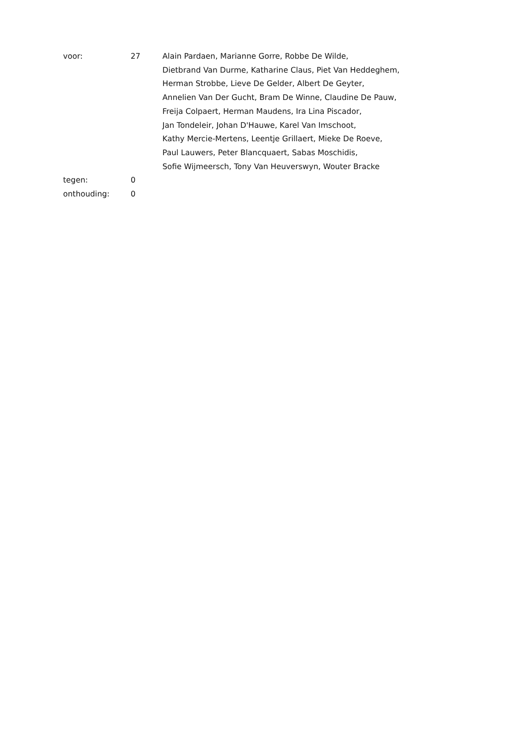| voor: | 27 | Alain Pardaen, Marianne Gorre, Robbe De Wilde, Dietbrand Van Durme, Katharine Claus, Piet Van Heddeghem, Herman Strobbe, Lieve De Gelder, Albert De Geyter, Annelien Van Der Gucht, Bram De Winne, Claudine De Pauw, Freija Colpaert, Herman Maudens, Ira Lina Piscador, Jan Tondeleir, Johan D'Hauwe, Karel Van Imschoot, Kathy Mercie-Mertens, Leentje Grillaert, Mieke De Roeve, Paul Lauwers, Peter Blancquaert, Sabas Moschidis, Sofie Wijmeersch, Tony Van Heuverswyn, Wouter Bracke |
| tegen: | 0 | |
| onthouding: | 0 | |